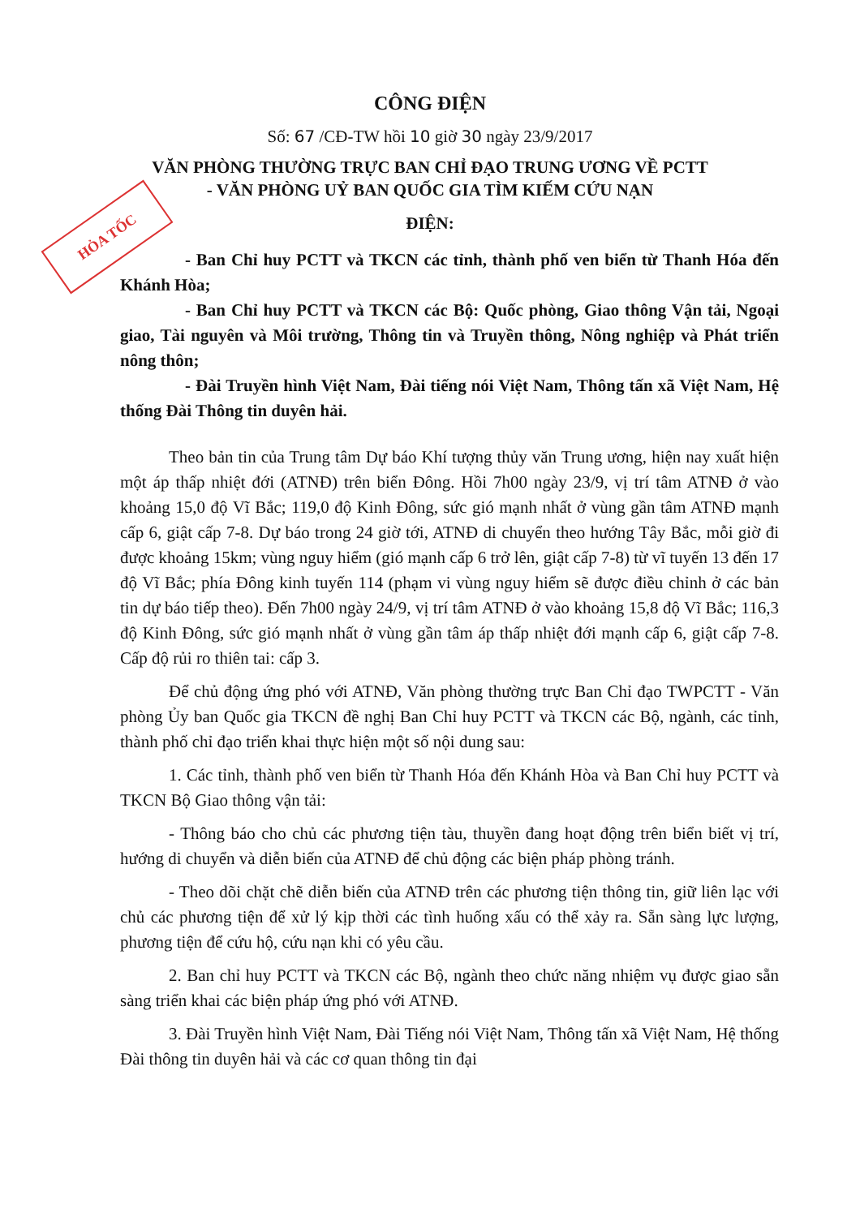CÔNG ĐIỆN
Số: 67 /CĐ-TW hồi 10 giờ 30 ngày 23/9/2017
VĂN PHÒNG THƯỜNG TRỰC BAN CHỈ ĐẠO TRUNG ƯƠNG VỀ PCTT
- VĂN PHÒNG UỶ BAN QUỐC GIA TÌM KIẾM CỨU NẠN
HỎA TỐC
ĐIỆN:
- Ban Chỉ huy PCTT và TKCN các tỉnh, thành phố ven biển từ Thanh Hóa đến Khánh Hòa;
- Ban Chỉ huy PCTT và TKCN các Bộ: Quốc phòng, Giao thông Vận tải, Ngoại giao, Tài nguyên và Môi trường, Thông tin và Truyền thông, Nông nghiệp và Phát triển nông thôn;
- Đài Truyền hình Việt Nam, Đài tiếng nói Việt Nam, Thông tấn xã Việt Nam, Hệ thống Đài Thông tin duyên hải.
Theo bản tin của Trung tâm Dự báo Khí tượng thủy văn Trung ương, hiện nay xuất hiện một áp thấp nhiệt đới (ATNĐ) trên biển Đông. Hồi 7h00 ngày 23/9, vị trí tâm ATNĐ ở vào khoảng 15,0 độ Vĩ Bắc; 119,0 độ Kinh Đông, sức gió mạnh nhất ở vùng gần tâm ATNĐ mạnh cấp 6, giật cấp 7-8. Dự báo trong 24 giờ tới, ATNĐ di chuyển theo hướng Tây Bắc, mỗi giờ đi được khoảng 15km; vùng nguy hiểm (gió mạnh cấp 6 trở lên, giật cấp 7-8) từ vĩ tuyến 13 đến 17 độ Vĩ Bắc; phía Đông kinh tuyến 114 (phạm vi vùng nguy hiểm sẽ được điều chỉnh ở các bản tin dự báo tiếp theo). Đến 7h00 ngày 24/9, vị trí tâm ATNĐ ở vào khoảng 15,8 độ Vĩ Bắc; 116,3 độ Kinh Đông, sức gió mạnh nhất ở vùng gần tâm áp thấp nhiệt đới mạnh cấp 6, giật cấp 7-8. Cấp độ rủi ro thiên tai: cấp 3.
Để chủ động ứng phó với ATNĐ, Văn phòng thường trực Ban Chỉ đạo TWPCTT - Văn phòng Ủy ban Quốc gia TKCN đề nghị Ban Chỉ huy PCTT và TKCN các Bộ, ngành, các tỉnh, thành phố chỉ đạo triển khai thực hiện một số nội dung sau:
1. Các tỉnh, thành phố ven biển từ Thanh Hóa đến Khánh Hòa và Ban Chỉ huy PCTT và TKCN Bộ Giao thông vận tải:
- Thông báo cho chủ các phương tiện tàu, thuyền đang hoạt động trên biển biết vị trí, hướng di chuyển và diễn biến của ATNĐ để chủ động các biện pháp phòng tránh.
- Theo dõi chặt chẽ diễn biến của ATNĐ trên các phương tiện thông tin, giữ liên lạc với chủ các phương tiện để xử lý kịp thời các tình huống xấu có thể xảy ra. Sẵn sàng lực lượng, phương tiện để cứu hộ, cứu nạn khi có yêu cầu.
2. Ban chỉ huy PCTT và TKCN các Bộ, ngành theo chức năng nhiệm vụ được giao sẵn sàng triển khai các biện pháp ứng phó với ATNĐ.
3. Đài Truyền hình Việt Nam, Đài Tiếng nói Việt Nam, Thông tấn xã Việt Nam, Hệ thống Đài thông tin duyên hải và các cơ quan thông tin đại